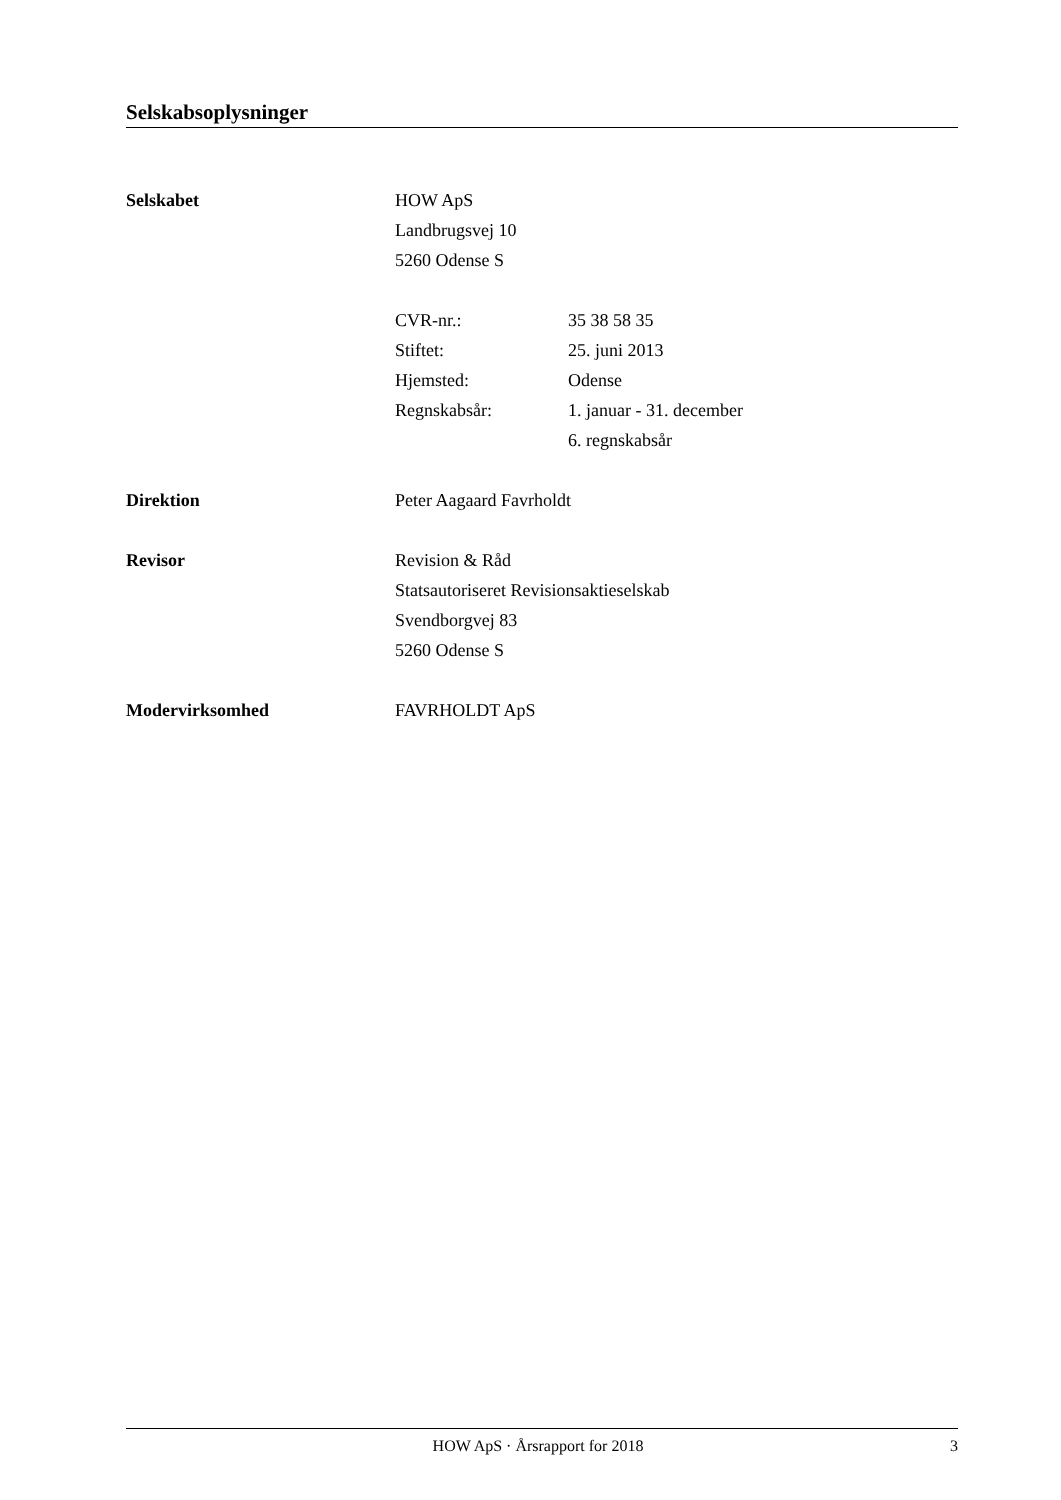Selskabsoplysninger
Selskabet HOW ApS
Landbrugsvej 10
5260 Odense S
CVR-nr.: 35 38 58 35
Stiftet: 25. juni 2013
Hjemsted: Odense
Regnskabsår: 1. januar - 31. december
6. regnskabsår
Direktion Peter Aagaard Favrholdt
Revisor Revision & Råd
Statsautoriseret Revisionsaktieselskab
Svendborgvej 83
5260 Odense S
Modervirksomhed FAVRHOLDT ApS
HOW ApS · Årsrapport for 2018 3